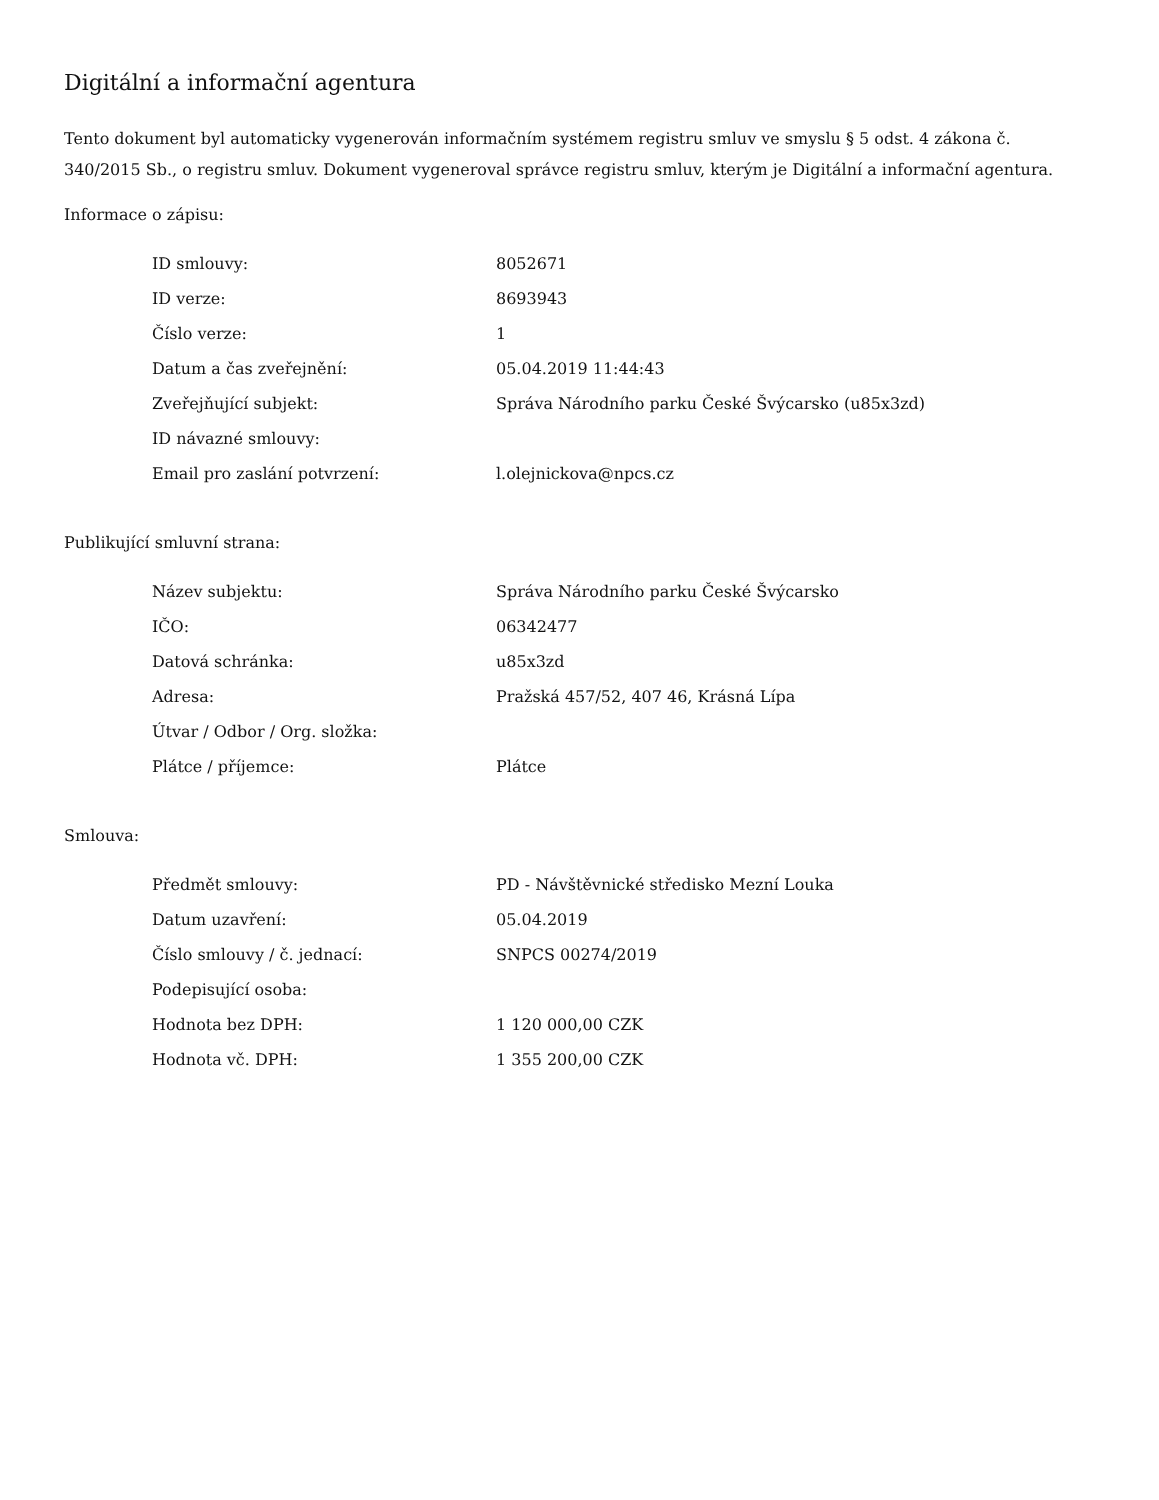Digitální a informační agentura
Tento dokument byl automaticky vygenerován informačním systémem registru smluv ve smyslu § 5 odst. 4 zákona č. 340/2015 Sb., o registru smluv. Dokument vygeneroval správce registru smluv, kterým je Digitální a informační agentura.
Informace o zápisu:
| ID smlouvy: | 8052671 |
| ID verze: | 8693943 |
| Číslo verze: | 1 |
| Datum a čas zveřejnění: | 05.04.2019 11:44:43 |
| Zveřejňující subjekt: | Správa Národního parku České Švýcarsko (u85x3zd) |
| ID návazné smlouvy: | |
| Email pro zaslání potvrzení: | l.olejnickova@npcs.cz |
Publikující smluvní strana:
| Název subjektu: | Správa Národního parku České Švýcarsko |
| IČO: | 06342477 |
| Datová schránka: | u85x3zd |
| Adresa: | Pražská 457/52, 407 46, Krásná Lípa |
| Útvar / Odbor / Org. složka: | |
| Plátce / příjemce: | Plátce |
Smlouva:
| Předmět smlouvy: | PD - Návštěvnické středisko Mezní Louka |
| Datum uzavření: | 05.04.2019 |
| Číslo smlouvy / č. jednací: | SNPCS 00274/2019 |
| Podepisující osoba: | |
| Hodnota bez DPH: | 1 120 000,00 CZK |
| Hodnota vč. DPH: | 1 355 200,00 CZK |